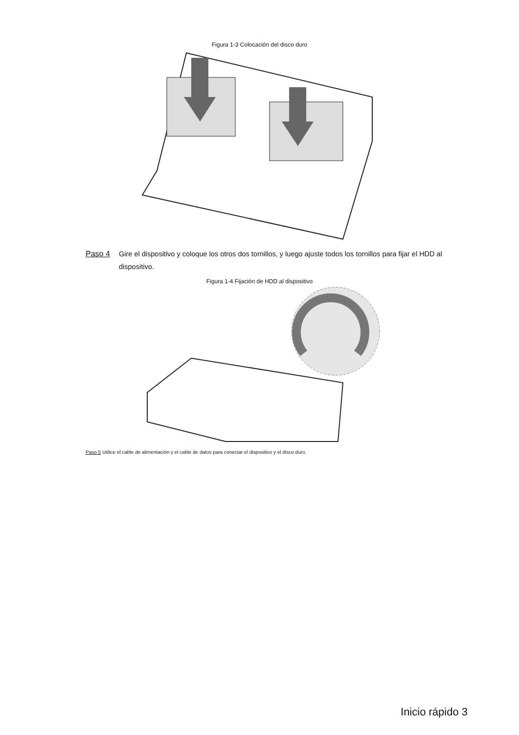Figura 1-3 Colocación del disco duro
Paso 4 Gire el dispositivo y coloque los otros dos tornillos, y luego ajuste todos los tornillos para fijar el HDD al dispositivo.
Figura 1-4 Fijación de HDD al dispositivo
Paso 5 Utilice el cable de alimentación y el cable de datos para conectar el dispositivo y el disco duro.
Inicio rápido 3